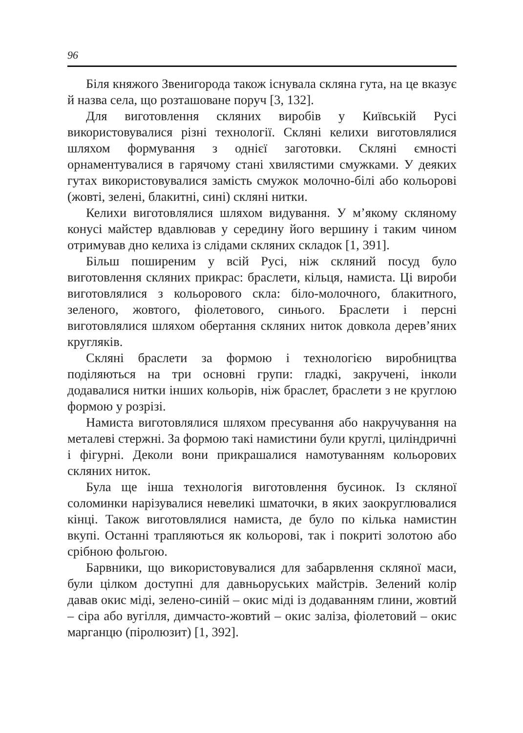96
Біля княжого Звенигорода також існувала скляна гута, на це вказує й назва села, що розташоване поруч [3, 132].
Для виготовлення скляних виробів у Київській Русі використовувалися різні технології. Скляні келихи виготовлялися шляхом формування з однієї заготовки. Скляні ємності орнаментувалися в гарячому стані хвилястими смужками. У деяких гутах використовувалися замість смужок молочно-білі або кольорові (жовті, зелені, блакитні, сині) скляні нитки.
Келихи виготовлялися шляхом видування. У м’якому скляному конусі майстер вдавлював у середину його вершину і таким чином отримував дно келиха із слідами скляних складок [1, 391].
Більш поширеним у всій Русі, ніж скляний посуд було виготовлення скляних прикрас: браслети, кільця, намиста. Ці вироби виготовлялися з кольорового скла: біло-молочного, блакитного, зеленого, жовтого, фіолетового, синього. Браслети і персні виготовлялися шляхом обертання скляних ниток довкола дерев’яних кругляків.
Скляні браслети за формою і технологією виробництва поділяються на три основні групи: гладкі, закручені, інколи додавалися нитки інших кольорів, ніж браслет, браслети з не круглою формою у розрізі.
Намиста виготовлялися шляхом пресування або накручування на металеві стержні. За формою такі намистини були круглі, циліндричні і фігурні. Деколи вони прикрашалися намотуванням кольорових скляних ниток.
Була ще інша технологія виготовлення бусинок. Із скляної соломинки нарізувалися невеликі шматочки, в яких заокруглювалися кінці. Також виготовлялися намиста, де було по кілька намистин вкупі. Останні трапляються як кольорові, так і покриті золотою або срібною фольгою.
Барвники, що використовувалися для забарвлення скляної маси, були цілком доступні для давньоруських майстрів. Зелений колір давав окис міді, зелено-синій – окис міді із додаванням глини, жовтий – сіра або вугілля, димчасто-жовтий – окис заліза, фіолетовий – окис марганцю (піролюзит) [1, 392].